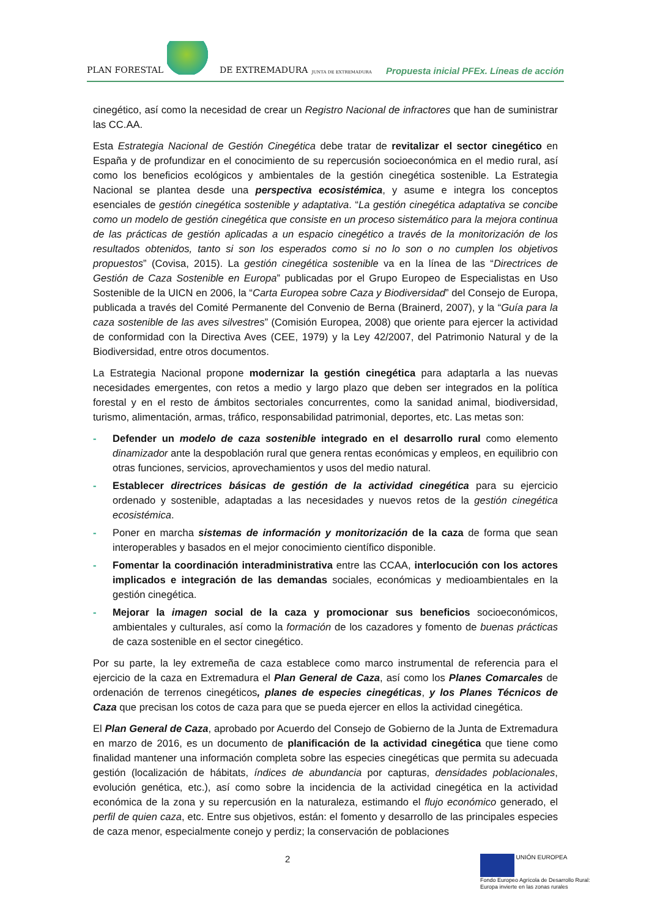PLAN FORESTAL DE EXTREMADURA JUNTA DE EXTREMADURA
Propuesta inicial PFEx. Líneas de acción
cinegético, así como la necesidad de crear un Registro Nacional de infractores que han de suministrar las CC.AA.
Esta Estrategia Nacional de Gestión Cinegética debe tratar de revitalizar el sector cinegético en España y de profundizar en el conocimiento de su repercusión socioeconómica en el medio rural, así como los beneficios ecológicos y ambientales de la gestión cinegética sostenible. La Estrategia Nacional se plantea desde una perspectiva ecosistémica, y asume e integra los conceptos esenciales de gestión cinegética sostenible y adaptativa. “La gestión cinegética adaptativa se concibe como un modelo de gestión cinegética que consiste en un proceso sistemático para la mejora continua de las prácticas de gestión aplicadas a un espacio cinegético a través de la monitorización de los resultados obtenidos, tanto si son los esperados como si no lo son o no cumplen los objetivos propuestos” (Covisa, 2015). La gestión cinegética sostenible va en la línea de las “Directrices de Gestión de Caza Sostenible en Europa” publicadas por el Grupo Europeo de Especialistas en Uso Sostenible de la UICN en 2006, la “Carta Europea sobre Caza y Biodiversidad” del Consejo de Europa, publicada a través del Comité Permanente del Convenio de Berna (Brainerd, 2007), y la “Guía para la caza sostenible de las aves silvestres” (Comisión Europea, 2008) que oriente para ejercer la actividad de conformidad con la Directiva Aves (CEE, 1979) y la Ley 42/2007, del Patrimonio Natural y de la Biodiversidad, entre otros documentos.
La Estrategia Nacional propone modernizar la gestión cinegética para adaptarla a las nuevas necesidades emergentes, con retos a medio y largo plazo que deben ser integrados en la política forestal y en el resto de ámbitos sectoriales concurrentes, como la sanidad animal, biodiversidad, turismo, alimentación, armas, tráfico, responsabilidad patrimonial, deportes, etc. Las metas son:
- Defender un modelo de caza sostenible integrado en el desarrollo rural como elemento dinamizador ante la despoblación rural que genera rentas económicas y empleos, en equilibrio con otras funciones, servicios, aprovechamientos y usos del medio natural.
- Establecer directrices básicas de gestión de la actividad cinegética para su ejercicio ordenado y sostenible, adaptadas a las necesidades y nuevos retos de la gestión cinegética ecosistémica.
- Poner en marcha sistemas de información y monitorización de la caza de forma que sean interoperables y basados en el mejor conocimiento científico disponible.
- Fomentar la coordinación interadministrativa entre las CCAA, interlocución con los actores implicados e integración de las demandas sociales, económicas y medioambientales en la gestión cinegética.
- Mejorar la imagen social de la caza y promocionar sus beneficios socioeconómicos, ambientales y culturales, así como la formación de los cazadores y fomento de buenas prácticas de caza sostenible en el sector cinegético.
Por su parte, la ley extremeña de caza establece como marco instrumental de referencia para el ejercicio de la caza en Extremadura el Plan General de Caza, así como los Planes Comarcales de ordenación de terrenos cinegéticos, planes de especies cinegéticas, y los Planes Técnicos de Caza que precisan los cotos de caza para que se pueda ejercer en ellos la actividad cinegética.
El Plan General de Caza, aprobado por Acuerdo del Consejo de Gobierno de la Junta de Extremadura en marzo de 2016, es un documento de planificación de la actividad cinegética que tiene como finalidad mantener una información completa sobre las especies cinegéticas que permita su adecuada gestión (localización de hábitats, índices de abundancia por capturas, densidades poblacionales, evolución genética, etc.), así como sobre la incidencia de la actividad cinegética en la actividad económica de la zona y su repercusión en la naturaleza, estimando el flujo económico generado, el perfil de quien caza, etc. Entre sus objetivos, están: el fomento y desarrollo de las principales especies de caza menor, especialmente conejo y perdiz; la conservación de poblaciones
2
UNIÓN EUROPEA
Fondo Europeo Agrícola de Desarrollo Rural:
Europa invierte en las zonas rurales